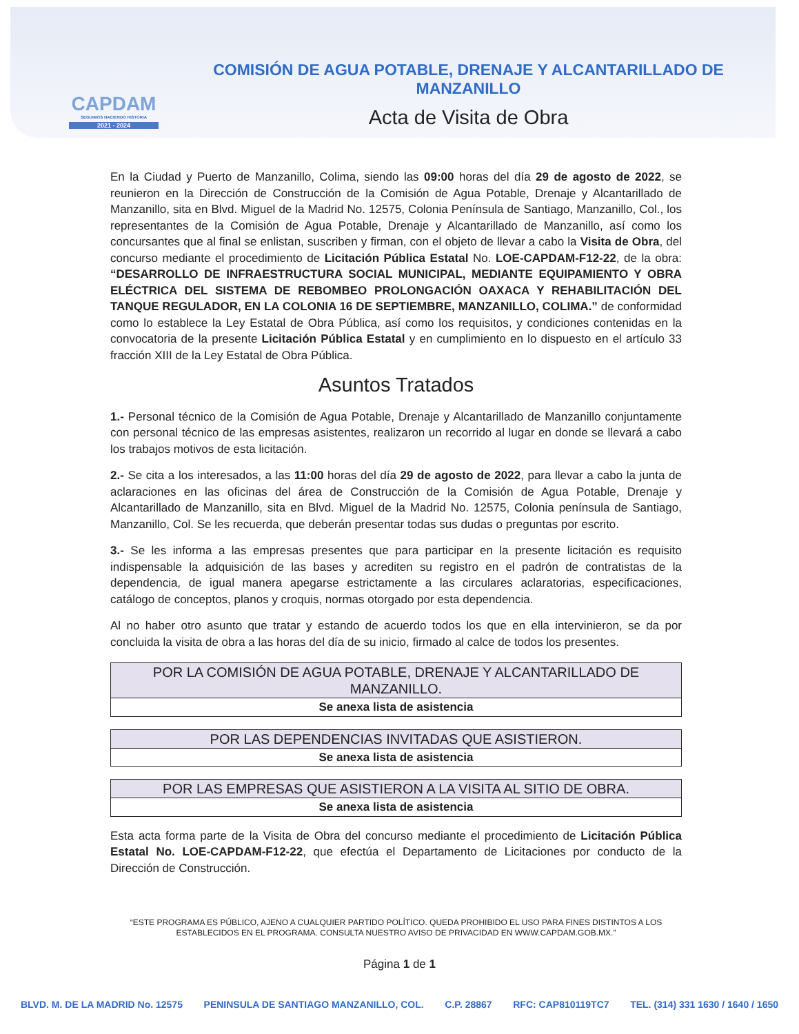CAPDAM
SEGUIMOS HACIENDO HISTORIA
2021 - 2024
COMISIÓN DE AGUA POTABLE, DRENAJE Y ALCANTARILLADO DE MANZANILLO
Acta de Visita de Obra
En la Ciudad y Puerto de Manzanillo, Colima, siendo las 09:00 horas del día 29 de agosto de 2022, se reunieron en la Dirección de Construcción de la Comisión de Agua Potable, Drenaje y Alcantarillado de Manzanillo, sita en Blvd. Miguel de la Madrid No. 12575, Colonia Península de Santiago, Manzanillo, Col., los representantes de la Comisión de Agua Potable, Drenaje y Alcantarillado de Manzanillo, así como los concursantes que al final se enlistan, suscriben y firman, con el objeto de llevar a cabo la Visita de Obra, del concurso mediante el procedimiento de Licitación Pública Estatal No. LOE-CAPDAM-F12-22, de la obra: “DESARROLLO DE INFRAESTRUCTURA SOCIAL MUNICIPAL, MEDIANTE EQUIPAMIENTO Y OBRA ELÉCTRICA DEL SISTEMA DE REBOMBEO PROLONGACIÓN OAXACA Y REHABILITACIÓN DEL TANQUE REGULADOR, EN LA COLONIA 16 DE SEPTIEMBRE, MANZANILLO, COLIMA.” de conformidad como lo establece la Ley Estatal de Obra Pública, así como los requisitos, y condiciones contenidas en la convocatoria de la presente Licitación Pública Estatal y en cumplimiento en lo dispuesto en el artículo 33 fracción XIII de la Ley Estatal de Obra Pública.
Asuntos Tratados
1.- Personal técnico de la Comisión de Agua Potable, Drenaje y Alcantarillado de Manzanillo conjuntamente con personal técnico de las empresas asistentes, realizaron un recorrido al lugar en donde se llevará a cabo los trabajos motivos de esta licitación.
2.- Se cita a los interesados, a las 11:00 horas del día 29 de agosto de 2022, para llevar a cabo la junta de aclaraciones en las oficinas del área de Construcción de la Comisión de Agua Potable, Drenaje y Alcantarillado de Manzanillo, sita en Blvd. Miguel de la Madrid No. 12575, Colonia península de Santiago, Manzanillo, Col. Se les recuerda, que deberán presentar todas sus dudas o preguntas por escrito.
3.- Se les informa a las empresas presentes que para participar en la presente licitación es requisito indispensable la adquisición de las bases y acrediten su registro en el padrón de contratistas de la dependencia, de igual manera apegarse estrictamente a las circulares aclaratorias, especificaciones, catálogo de conceptos, planos y croquis, normas otorgado por esta dependencia.
Al no haber otro asunto que tratar y estando de acuerdo todos los que en ella intervinieron, se da por concluida la visita de obra a las horas del día de su inicio, firmado al calce de todos los presentes.
| POR LA COMISIÓN DE AGUA POTABLE, DRENAJE Y ALCANTARILLADO DE MANZANILLO. |
| --- |
| Se anexa lista de asistencia |
| POR LAS DEPENDENCIAS INVITADAS QUE ASISTIERON. |
| --- |
| Se anexa lista de asistencia |
| POR LAS EMPRESAS QUE ASISTIERON A LA VISITA AL SITIO DE OBRA. |
| --- |
| Se anexa lista de asistencia |
Esta acta forma parte de la Visita de Obra del concurso mediante el procedimiento de Licitación Pública Estatal No. LOE-CAPDAM-F12-22, que efectúa el Departamento de Licitaciones por conducto de la Dirección de Construcción.
“ESTE PROGRAMA ES PÚBLICO, AJENO A CUALQUIER PARTIDO POLÍTICO. QUEDA PROHIBIDO EL USO PARA FINES DISTINTOS A LOS ESTABLECIDOS EN EL PROGRAMA. CONSULTA NUESTRO AVISO DE PRIVACIDAD EN WWW.CAPDAM.GOB.MX.”
Página 1 de 1
BLVD. M. DE LA MADRID No. 12575 PENINSULA DE SANTIAGO MANZANILLO, COL. C.P. 28867 RFC: CAP810119TC7 TEL. (314) 331 1630 / 1640 / 1650